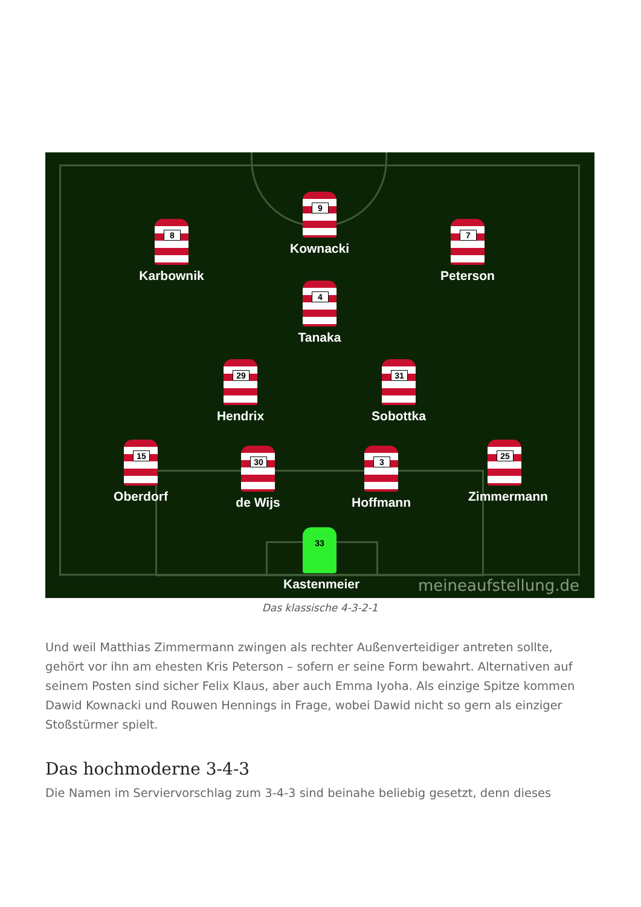9
Kownacki
8
Karbownik
7
Peterson
4
Tanaka
29
Hendrix
31
Sobottka
15
Oberdorf
30
de Wijs
3
Hoffmann
25
Zimmermann
33
Kastenmeier
meineaufstellung.de
Das klassische 4-3-2-1
Und weil Matthias Zimmermann zwingen als rechter Außenverteidiger antreten sollte, gehört vor ihn am ehesten Kris Peterson – sofern er seine Form bewahrt. Alternativen auf seinem Posten sind sicher Felix Klaus, aber auch Emma Iyoha. Als einzige Spitze kommen Dawid Kownacki und Rouwen Hennings in Frage, wobei Dawid nicht so gern als einziger Stoßstürmer spielt.
Das hochmoderne 3-4-3
Die Namen im Serviervorschlag zum 3-4-3 sind beinahe beliebig gesetzt, denn dieses